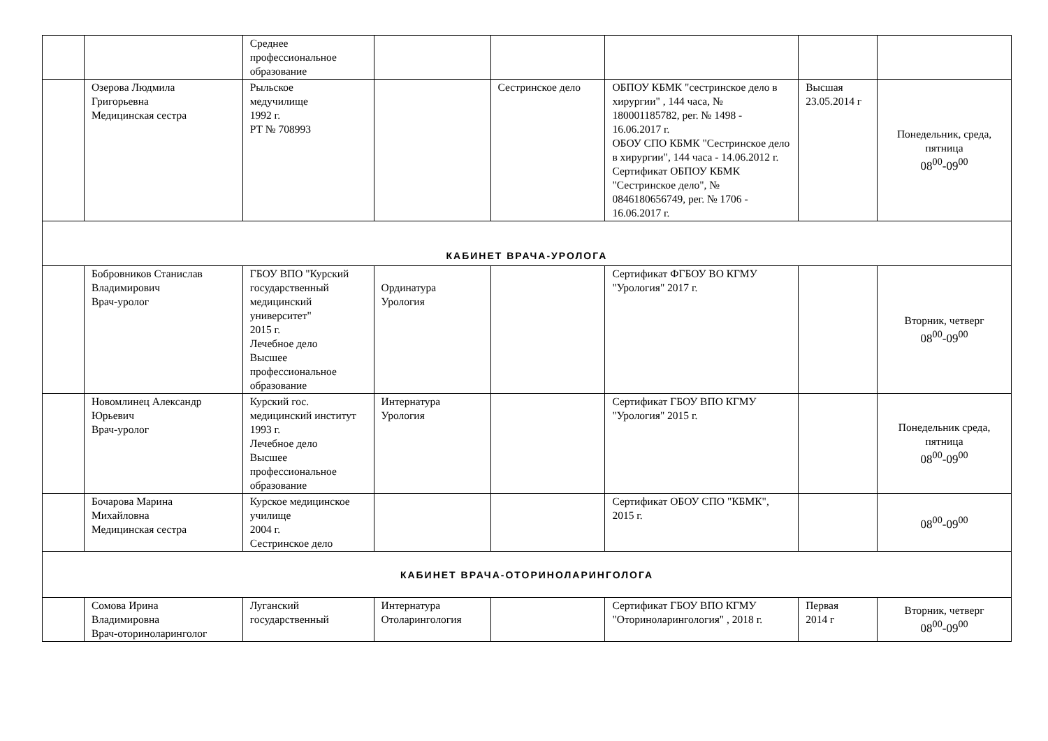| | | Среднее профессиональное образование | | | | | |
| | Озерова Людмила Григорьевна Медицинская сестра | Рыльское медучилище 1992 г. РТ № 708993 | | Сестринское дело | ОБПОУ КБМК "сестринское дело в хирургии" , 144 часа, № 180001185782, рег. № 1498 - 16.06.2017 г. ОБОУ СПО КБМК "Сестринское дело в хирургии", 144 часа - 14.06.2012 г. Сертификат ОБПОУ КБМК "Сестринское дело", № 0846180656749, рег. № 1706 - 16.06.2017 г. | Высшая 23.05.2014 г | Понедельник, среда, пятница 08<sup>00</sup>-09<sup>00</sup> |
| КАБИНЕТ ВРАЧА-УРОЛОГА | | | | | | | |
| | Бобровников Станислав Владимирович Врач-уролог | ГБОУ ВПО "Курский государственный медицинский университет" 2015 г. Лечебное дело Высшее профессиональное образование | Ординатура Урология | | Сертификат ФГБОУ ВО КГМУ "Урология" 2017 г. | | Вторник, четверг 08<sup>00</sup>-09<sup>00</sup> |
| | Новомлинец Александр Юрьевич Врач-уролог | Курский гос. медицинский институт 1993 г. Лечебное дело Высшее профессиональное образование | Интернатура Урология | | Сертификат ГБОУ ВПО КГМУ "Урология" 2015 г. | | Понедельник среда, пятница 08<sup>00</sup>-09<sup>00</sup> |
| | Бочарова Марина Михайловна Медицинская сестра | Курское медицинское училище 2004 г. Сестринское дело | | | Сертификат ОБОУ СПО "КБМК", 2015 г. | | 08<sup>00</sup>-09<sup>00</sup> |
| КАБИНЕТ ВРАЧА-ОТОРИНОЛАРИНГОЛОГА | | | | | | | |
| | Сомова Ирина Владимировна Врач-оториноларинголог | Луганский государственный | Интернатура Отоларингология | | Сертификат ГБОУ ВПО КГМУ "Оториноларингология" , 2018 г. | Первая 2014 г | Вторник, четверг 08<sup>00</sup>-09<sup>00</sup> |